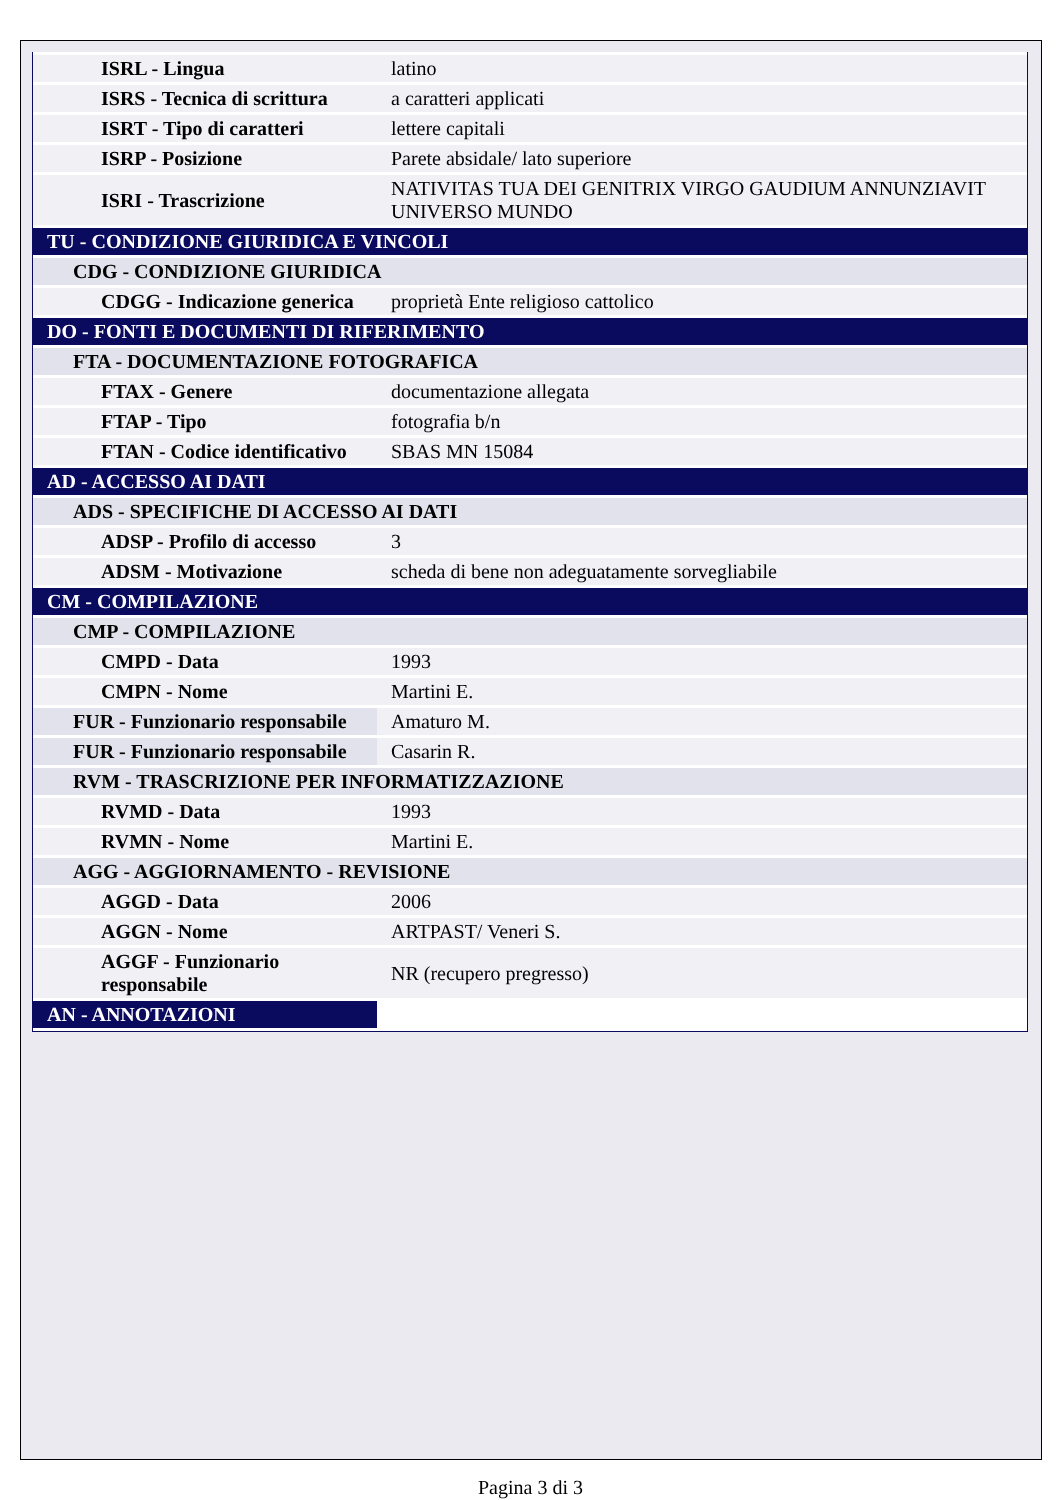| ISRL - Lingua | latino |
| ISRS - Tecnica di scrittura | a caratteri applicati |
| ISRT - Tipo di caratteri | lettere capitali |
| ISRP - Posizione | Parete absidale/ lato superiore |
| ISRI - Trascrizione | NATIVITAS TUA DEI GENITRIX VIRGO GAUDIUM ANNUNZIAVIT UNIVERSO MUNDO |
| TU - CONDIZIONE GIURIDICA E VINCOLI | |
| CDG - CONDIZIONE GIURIDICA | |
| CDGG - Indicazione generica | proprietà Ente religioso cattolico |
| DO - FONTI E DOCUMENTI DI RIFERIMENTO | |
| FTA - DOCUMENTAZIONE FOTOGRAFICA | |
| FTAX - Genere | documentazione allegata |
| FTAP - Tipo | fotografia b/n |
| FTAN - Codice identificativo | SBAS MN 15084 |
| AD - ACCESSO AI DATI | |
| ADS - SPECIFICHE DI ACCESSO AI DATI | |
| ADSP - Profilo di accesso | 3 |
| ADSM - Motivazione | scheda di bene non adeguatamente sorvegliabile |
| CM - COMPILAZIONE | |
| CMP - COMPILAZIONE | |
| CMPD - Data | 1993 |
| CMPN - Nome | Martini E. |
| FUR - Funzionario responsabile | Amaturo M. |
| FUR - Funzionario responsabile | Casarin R. |
| RVM - TRASCRIZIONE PER INFORMATIZZAZIONE | |
| RVMD - Data | 1993 |
| RVMN - Nome | Martini E. |
| AGG - AGGIORNAMENTO - REVISIONE | |
| AGGD - Data | 2006 |
| AGGN - Nome | ARTPAST/ Veneri S. |
| AGGF - Funzionario responsabile | NR (recupero pregresso) |
| AN - ANNOTAZIONI | |
Pagina 3 di 3